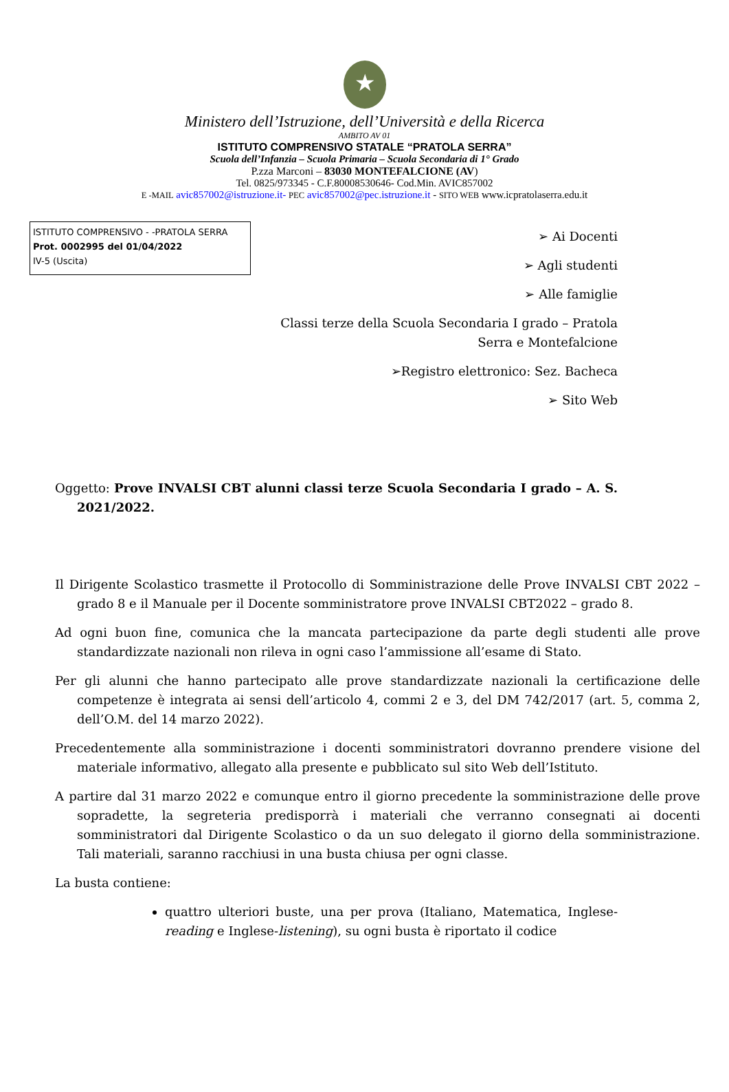★
Ministero dell’Istruzione, dell’Università e della Ricerca
AMBITO AV 01
ISTITUTO COMPRENSIVO STATALE “PRATOLA SERRA”
Scuola dell’Infanzia – Scuola Primaria – Scuola Secondaria di 1° Grado
P.zza Marconi – 83030 MONTEFALCIONE (AV)
Tel. 0825/973345 - C.F.80008530646- Cod.Min. AVIC857002
E -MAIL avic857002@istruzione.it- PEC avic857002@pec.istruzione.it - SITO WEB www.icpratolaserra.edu.it
ISTITUTO COMPRENSIVO - -PRATOLA SERRA
Prot. 0002995 del 01/04/2022
IV-5 (Uscita)
➢ Ai Docenti
➢ Agli studenti
➢ Alle famiglie
Classi terze della Scuola Secondaria I grado – Pratola
Serra e Montefalcione
➢Registro elettronico: Sez. Bacheca
➢ Sito Web
Oggetto: Prove INVALSI CBT alunni classi terze Scuola Secondaria I grado – A. S. 2021/2022.
Il Dirigente Scolastico trasmette il Protocollo di Somministrazione delle Prove INVALSI CBT 2022 – grado 8 e il Manuale per il Docente somministratore prove INVALSI CBT2022 – grado 8.
Ad ogni buon fine, comunica che la mancata partecipazione da parte degli studenti alle prove standardizzate nazionali non rileva in ogni caso l’ammissione all’esame di Stato.
Per gli alunni che hanno partecipato alle prove standardizzate nazionali la certificazione delle competenze è integrata ai sensi dell’articolo 4, commi 2 e 3, del DM 742/2017 (art. 5, comma 2, dell’O.M. del 14 marzo 2022).
Precedentemente alla somministrazione i docenti somministratori dovranno prendere visione del materiale informativo, allegato alla presente e pubblicato sul sito Web dell’Istituto.
A partire dal 31 marzo 2022 e comunque entro il giorno precedente la somministrazione delle prove sopradette, la segreteria predisporrà i materiali che verranno consegnati ai docenti somministratori dal Dirigente Scolastico o da un suo delegato il giorno della somministrazione. Tali materiali, saranno racchiusi in una busta chiusa per ogni classe.
La busta contiene:
quattro ulteriori buste, una per prova (Italiano, Matematica, Inglese-reading e Inglese-listening), su ogni busta è riportato il codice